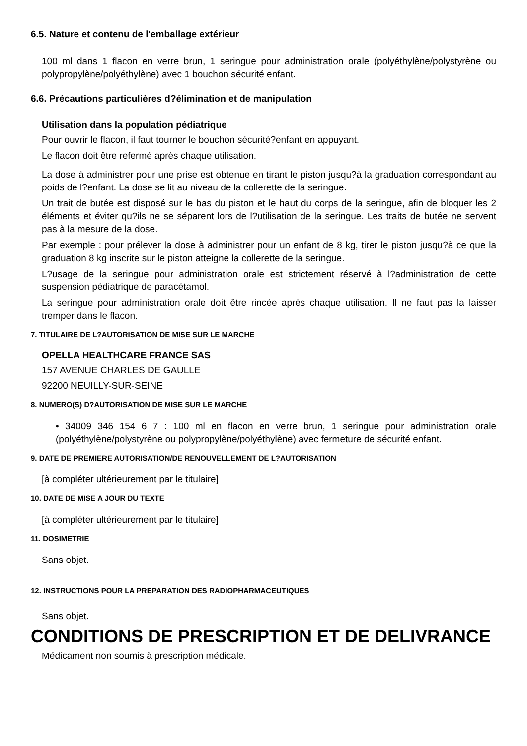6.5. Nature et contenu de l'emballage extérieur
100 ml dans 1 flacon en verre brun, 1 seringue pour administration orale (polyéthylène/polystyrène ou polypropylène/polyéthylène) avec 1 bouchon sécurité enfant.
6.6. Précautions particulières d?élimination et de manipulation
Utilisation dans la population pédiatrique
Pour ouvrir le flacon, il faut tourner le bouchon sécurité?enfant en appuyant.
Le flacon doit être refermé après chaque utilisation.
La dose à administrer pour une prise est obtenue en tirant le piston jusqu?à la graduation correspondant au poids de l?enfant. La dose se lit au niveau de la collerette de la seringue.
Un trait de butée est disposé sur le bas du piston et le haut du corps de la seringue, afin de bloquer les 2 éléments et éviter qu?ils ne se séparent lors de l?utilisation de la seringue. Les traits de butée ne servent pas à la mesure de la dose.
Par exemple : pour prélever la dose à administrer pour un enfant de 8 kg, tirer le piston jusqu?à ce que la graduation 8 kg inscrite sur le piston atteigne la collerette de la seringue.
L?usage de la seringue pour administration orale est strictement réservé à l?administration de cette suspension pédiatrique de paracétamol.
La seringue pour administration orale doit être rincée après chaque utilisation. Il ne faut pas la laisser tremper dans le flacon.
7. TITULAIRE DE L?AUTORISATION DE MISE SUR LE MARCHE
OPELLA HEALTHCARE FRANCE SAS
157 AVENUE CHARLES DE GAULLE
92200 NEUILLY-SUR-SEINE
8. NUMERO(S) D?AUTORISATION DE MISE SUR LE MARCHE
• 34009 346 154 6 7 : 100 ml en flacon en verre brun, 1 seringue pour administration orale (polyéthylène/polystyrène ou polypropylène/polyéthylène) avec fermeture de sécurité enfant.
9. DATE DE PREMIERE AUTORISATION/DE RENOUVELLEMENT DE L?AUTORISATION
[à compléter ultérieurement par le titulaire]
10. DATE DE MISE A JOUR DU TEXTE
[à compléter ultérieurement par le titulaire]
11. DOSIMETRIE
Sans objet.
12. INSTRUCTIONS POUR LA PREPARATION DES RADIOPHARMACEUTIQUES
Sans objet.
CONDITIONS DE PRESCRIPTION ET DE DELIVRANCE
Médicament non soumis à prescription médicale.